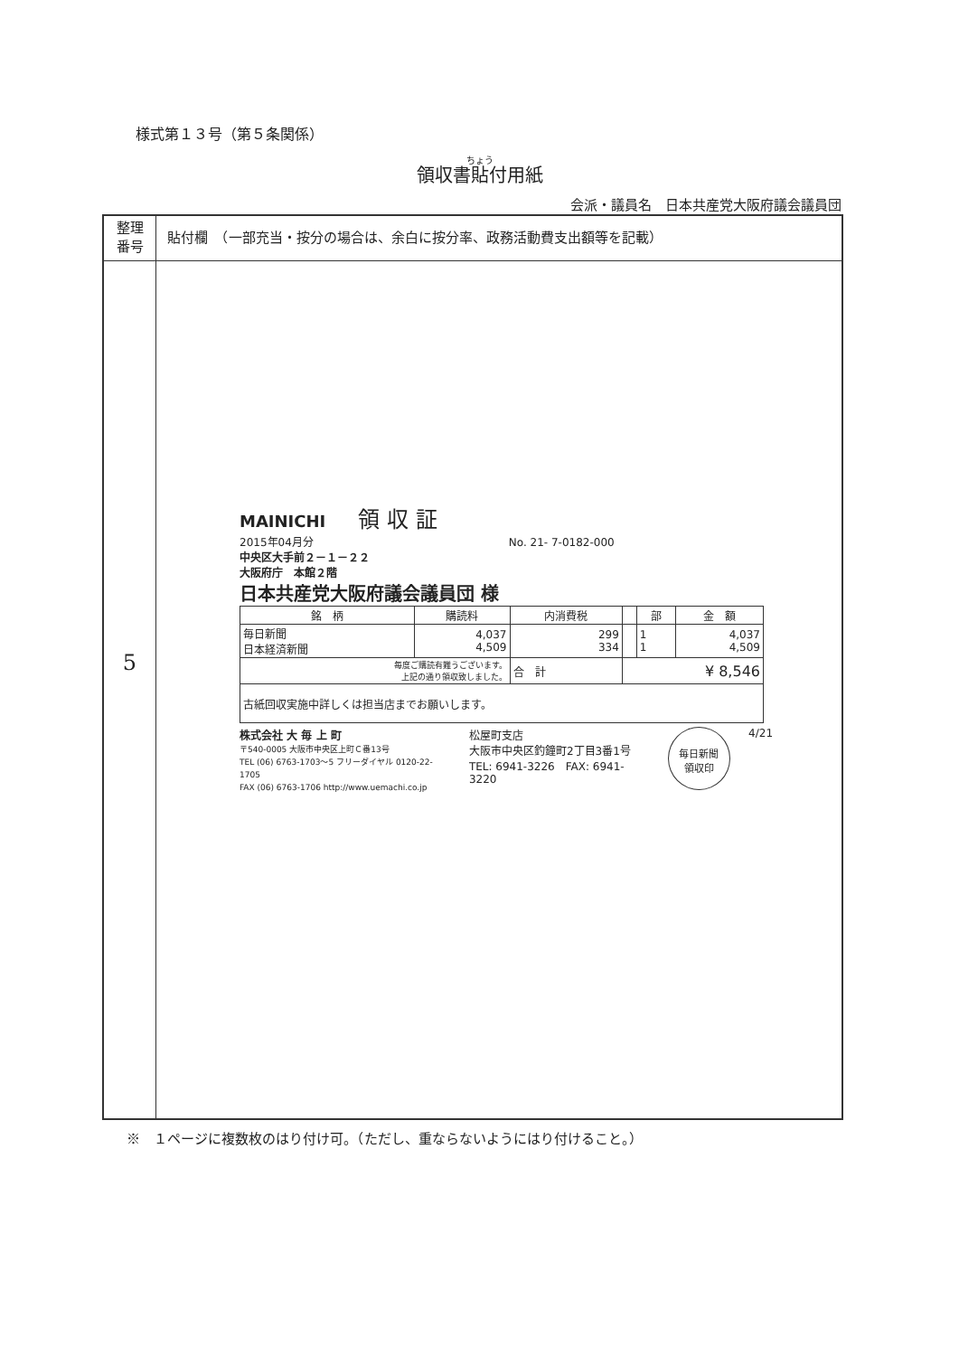様式第１３号（第５条関係）
領収書貼付用紙
会派・議員名　日本共産党大阪府議会議員団
| 整理 番号 | 貼付欄 （一部充当・按分の場合は、余白に按分率、政務活動費支出額等を記載） |
| 5 | |
MAINICHI　　領 収 証
2015年04月分　　　　　　　　　　　　　　　　　　No. 21- 7-0182-000
中央区大手前２－１－２２
大阪府庁　本館２階
日本共産党大阪府議会議員団 様
| 銘 柄 | 購読料 | 内消費税 | | 部 | 金 額 |
| --- | --- | --- | --- | --- | --- |
| 毎日新聞 日本経済新聞 | 4,037 4,509 | 299 334 | | 1 1 | 4,037 4,509 |
| 毎度ご購読有難うございます。 上記の通り領収致しました。 | | 合 計 | ¥ 8,546 | | |
| 古紙回収実施中詳しくは担当店までお願いします。 | | | | | |
株式会社 大 毎 上 町
〒540-0005 大阪市中央区上町Ｃ番13号
TEL (06) 6763-1703～5 フリーダイヤル 0120-22-1705
FAX (06) 6763-1706 http://www.uemachi.co.jp
松屋町支店
大阪市中央区釣鐘町2丁目3番1号
TEL: 6941-3226　FAX: 6941-3220
毎日新聞
領収印
4/21
※　１ページに複数枚のはり付け可。（ただし、重ならないようにはり付けること。）